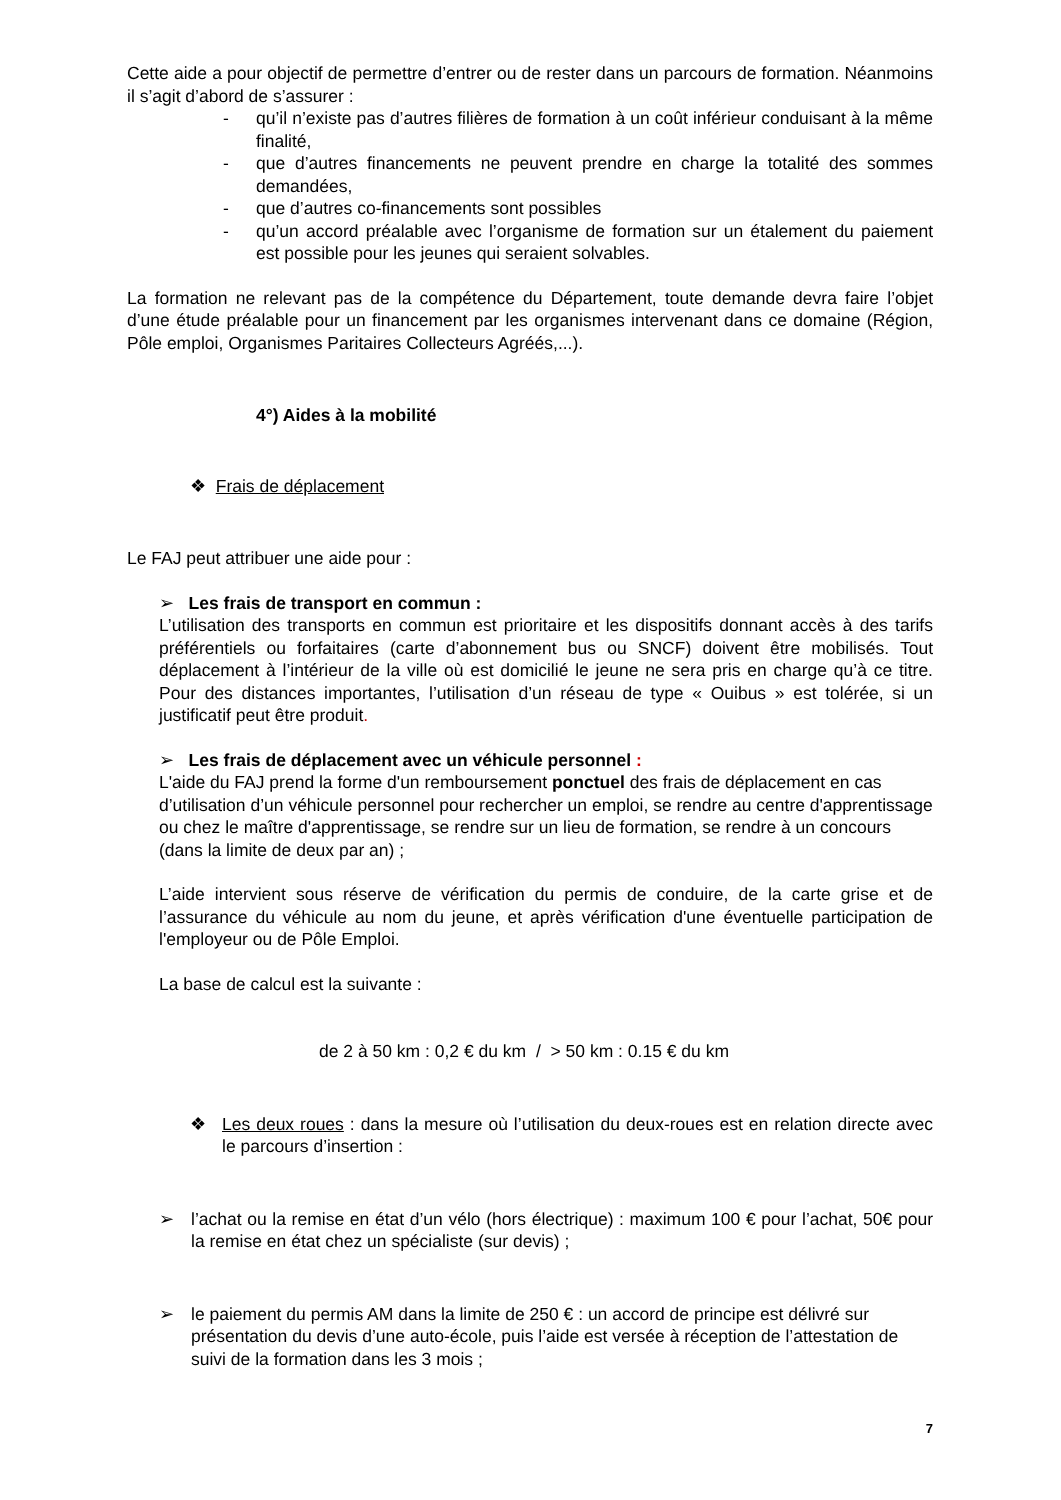Cette aide a pour objectif de permettre d’entrer ou de rester dans un parcours de formation. Néanmoins il s’agit d’abord de s’assurer :
- qu’il n’existe pas d’autres filières de formation à un coût inférieur conduisant à la même finalité,
- que d’autres financements ne peuvent prendre en charge la totalité des sommes demandées,
- que d’autres co-financements sont possibles
- qu’un accord préalable avec l’organisme de formation sur un étalement du paiement est possible pour les jeunes qui seraient solvables.
La formation ne relevant pas de la compétence du Département, toute demande devra faire l’objet d’une étude préalable pour un financement par les organismes intervenant dans ce domaine (Région, Pôle emploi, Organismes Paritaires Collecteurs Agréés,...).
4°) Aides à la mobilité
❖ Frais de déplacement
Le FAJ peut attribuer une aide pour :
➢ Les frais de transport en commun :
L’utilisation des transports en commun est prioritaire et les dispositifs donnant accès à des tarifs préférentiels ou forfaitaires (carte d’abonnement bus ou SNCF) doivent être mobilisés. Tout déplacement à l’intérieur de la ville où est domicilié le jeune ne sera pris en charge qu’à ce titre. Pour des distances importantes, l’utilisation d’un réseau de type « Ouibus » est tolérée, si un justificatif peut être produit.
➢ Les frais de déplacement avec un véhicule personnel :
L'aide du FAJ prend la forme d'un remboursement ponctuel des frais de déplacement en cas d’utilisation d’un véhicule personnel pour rechercher un emploi, se rendre au centre d'apprentissage ou chez le maître d'apprentissage, se rendre sur un lieu de formation, se rendre à un concours (dans la limite de deux par an) ;
L’aide intervient sous réserve de vérification du permis de conduire, de la carte grise et de l’assurance du véhicule au nom du jeune, et après vérification d'une éventuelle participation de l'employeur ou de Pôle Emploi.
La base de calcul est la suivante :
de 2 à 50 km : 0,2 € du km / > 50 km : 0.15 € du km
❖ Les deux roues : dans la mesure où l’utilisation du deux-roues est en relation directe avec le parcours d’insertion :
➢ l’achat ou la remise en état d’un vélo (hors électrique) : maximum 100 € pour l’achat, 50€ pour la remise en état chez un spécialiste (sur devis) ;
➢ le paiement du permis AM dans la limite de 250 € : un accord de principe est délivré sur présentation du devis d’une auto-école, puis l’aide est versée à réception de l’attestation de suivi de la formation dans les 3 mois ;
7